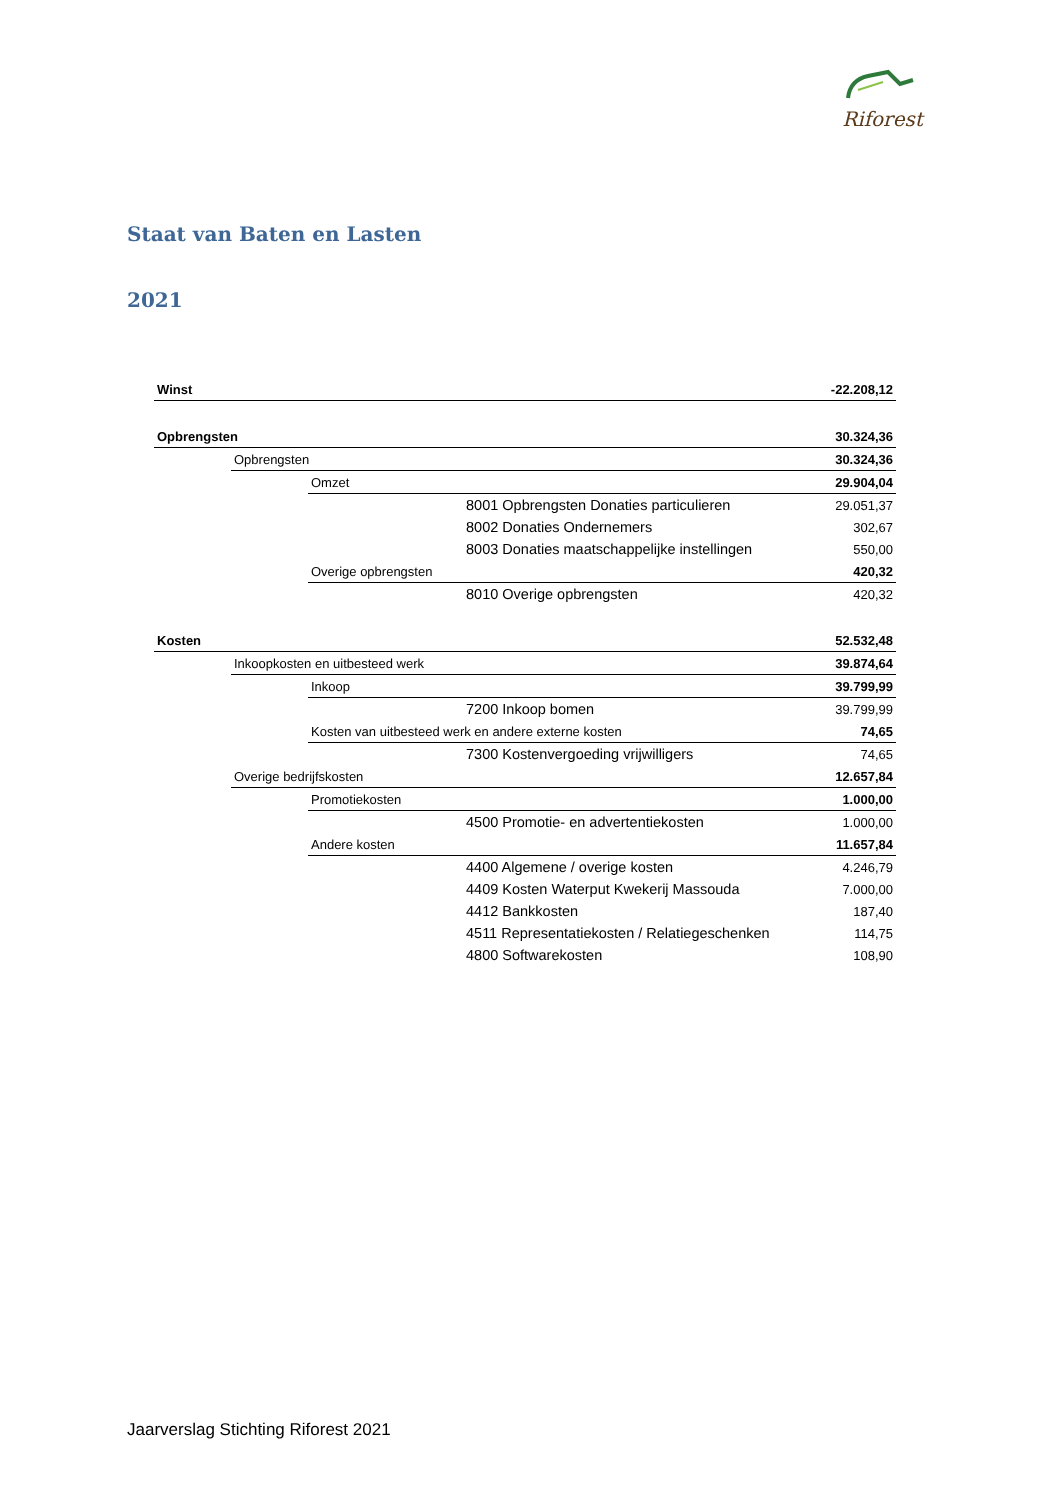Riforest
Staat van Baten en Lasten
2021
| Winst | | | | -22.208,12 |
| Opbrengsten | | | | 30.324,36 |
| | Opbrengsten | | | 30.324,36 |
| | | Omzet | | 29.904,04 |
| | | | 8001 Opbrengsten Donaties particulieren | 29.051,37 |
| | | | 8002 Donaties Ondernemers | 302,67 |
| | | | 8003 Donaties maatschappelijke instellingen | 550,00 |
| | | Overige opbrengsten | | 420,32 |
| | | | 8010 Overige opbrengsten | 420,32 |
| Kosten | | | | 52.532,48 |
| | Inkoopkosten en uitbesteed werk | | | 39.874,64 |
| | | Inkoop | | 39.799,99 |
| | | | 7200 Inkoop bomen | 39.799,99 |
| | | Kosten van uitbesteed werk en andere externe kosten | | 74,65 |
| | | | 7300 Kostenvergoeding vrijwilligers | 74,65 |
| | Overige bedrijfskosten | | | 12.657,84 |
| | | Promotiekosten | | 1.000,00 |
| | | | 4500 Promotie- en advertentiekosten | 1.000,00 |
| | | Andere kosten | | 11.657,84 |
| | | | 4400 Algemene / overige kosten | 4.246,79 |
| | | | 4409 Kosten Waterput Kwekerij Massouda | 7.000,00 |
| | | | 4412 Bankkosten | 187,40 |
| | | | 4511 Representatiekosten / Relatiegeschenken | 114,75 |
| | | | 4800 Softwarekosten | 108,90 |
Jaarverslag Stichting Riforest 2021